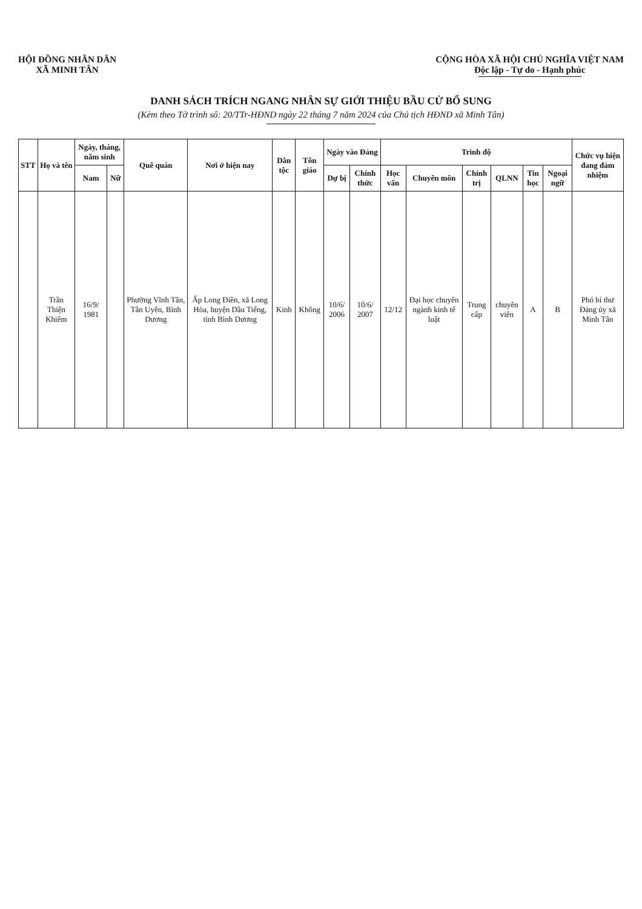HỘI ĐỒNG NHÂN DÂN
XÃ MINH TÂN
CỘNG HÒA XÃ HỘI CHỦ NGHĨA VIỆT NAM
Độc lập - Tự do - Hạnh phúc
DANH SÁCH TRÍCH NGANG NHÂN SỰ GIỚI THIỆU BẦU CỬ BỔ SUNG
(Kèm theo Tờ trình số: 20/TTr-HĐND ngày 22 tháng 7 năm 2024 của Chủ tịch HĐND xã Minh Tân)
| STT | Họ và tên | Ngày, tháng, năm sinh | | Quê quán | Nơi ở hiện nay | Dân tộc | Tôn giáo | Ngày vào Đảng | | Trình độ | | | | | | Chức vụ hiện đang đảm nhiệm |
| --- | --- | --- | --- | --- | --- | --- | --- | --- | --- | --- | --- | --- | --- | --- | --- | --- |
| | | Nam | Nữ | | | | | Dự bị | Chính thức | Học vấn | Chuyên môn | Chính trị | QLNN | Tin học | Ngoại ngữ | |
| | Trần Thiện Khiêm | 16/9/ 1981 | | Phường Vĩnh Tân, Tân Uyên, Bình Dương | Ấp Long Điền, xã Long Hòa, huyện Dầu Tiếng, tỉnh Bình Dương | Kinh | Không | 10/6/ 2006 | 10/6/ 2007 | 12/12 | Đại học chuyên ngành kinh tế luật | Trung cấp | chuyên viên | A | B | Phó bí thư Đảng ủy xã Minh Tân |